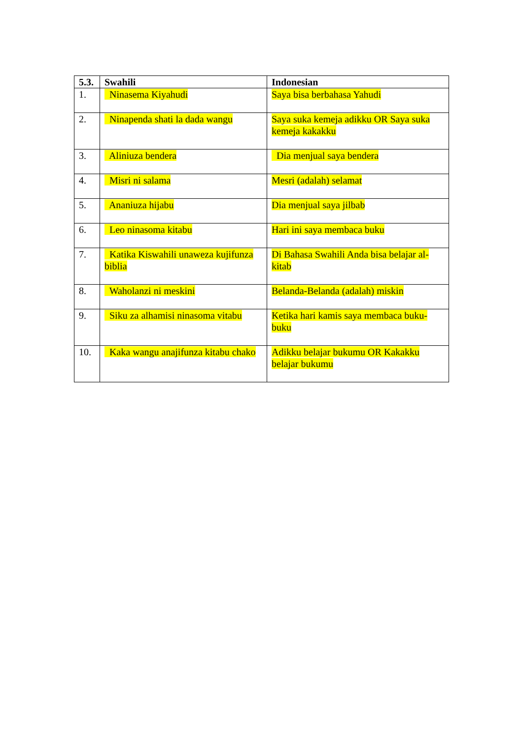| 5.3. | Swahili | Indonesian |
| --- | --- | --- |
| 1. | Ninasema Kiyahudi | Saya bisa berbahasa Yahudi |
| 2. | Ninapenda shati la dada wangu | Saya suka kemeja adikku OR Saya suka kemeja kakakku |
| 3. | Aliniuza bendera | Dia menjual saya bendera |
| 4. | Misri ni salama | Mesri (adalah) selamat |
| 5. | Ananiuza hijabu | Dia menjual saya jilbab |
| 6. | Leo ninasoma kitabu | Hari ini saya membaca buku |
| 7. | Katika Kiswahili unaweza kujifunza biblia | Di Bahasa Swahili Anda bisa belajar al-kitab |
| 8. | Waholanzi ni meskini | Belanda-Belanda (adalah) miskin |
| 9. | Siku za alhamisi ninasoma vitabu | Ketika hari kamis saya membaca buku-buku |
| 10. | Kaka wangu anajifunza kitabu chako | Adikku belajar bukumu OR Kakakku belajar bukumu |